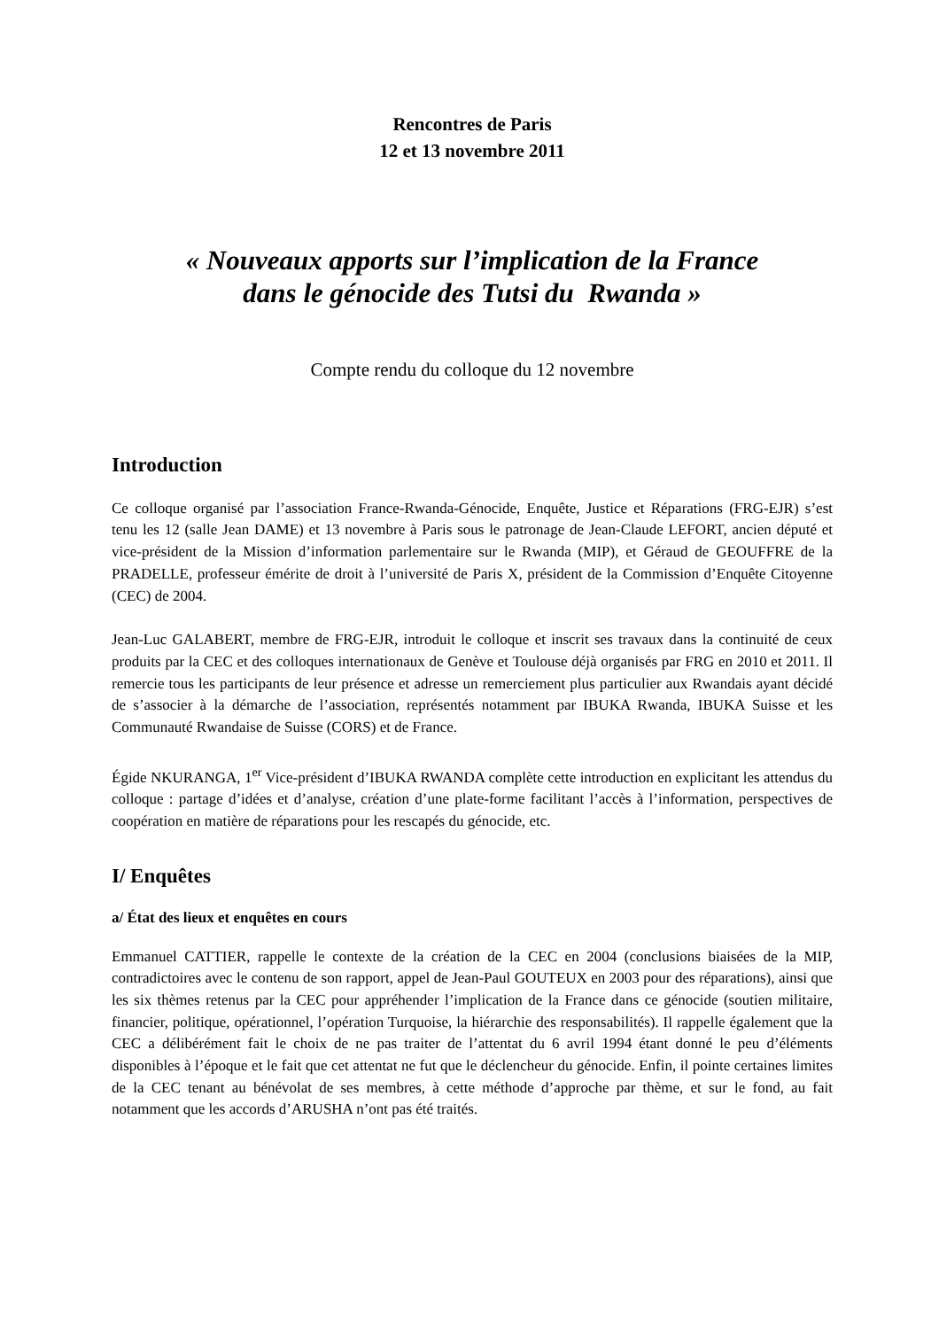Rencontres de Paris
12 et 13 novembre 2011
« Nouveaux apports sur l’implication de la France
dans le génocide des Tutsi du Rwanda »
Compte rendu du colloque du 12 novembre
Introduction
Ce colloque organisé par l’association France-Rwanda-Génocide, Enquête, Justice et Réparations (FRG-EJR) s’est tenu les 12 (salle Jean DAME) et 13 novembre à Paris sous le patronage de Jean-Claude LEFORT, ancien député et vice-président de la Mission d’information parlementaire sur le Rwanda (MIP), et Géraud de GEOUFFRE de la PRADELLE, professeur émérite de droit à l’université de Paris X, président de la Commission d’Enquête Citoyenne (CEC) de 2004.
Jean-Luc GALABERT, membre de FRG-EJR, introduit le colloque et inscrit ses travaux dans la continuité de ceux produits par la CEC et des colloques internationaux de Genève et Toulouse déjà organisés par FRG en 2010 et 2011. Il remercie tous les participants de leur présence et adresse un remerciement plus particulier aux Rwandais ayant décidé de s’associer à la démarche de l’association, représentés notamment par IBUKA Rwanda, IBUKA Suisse et les Communauté Rwandaise de Suisse (CORS) et de France.
Égide NKURANGA, 1<sup>er</sup> Vice-président d’IBUKA RWANDA complète cette introduction en explicitant les attendus du colloque : partage d’idées et d’analyse, création d’une plate-forme facilitant l’accès à l’information, perspectives de coopération en matière de réparations pour les rescapés du génocide, etc.
I/ Enquêtes
a/ État des lieux et enquêtes en cours
Emmanuel CATTIER, rappelle le contexte de la création de la CEC en 2004 (conclusions biaisées de la MIP, contradictoires avec le contenu de son rapport, appel de Jean-Paul GOUTEUX en 2003 pour des réparations), ainsi que les six thèmes retenus par la CEC pour appréhender l’implication de la France dans ce génocide (soutien militaire, financier, politique, opérationnel, l’opération Turquoise, la hiérarchie des responsabilités). Il rappelle également que la CEC a délibérément fait le choix de ne pas traiter de l’attentat du 6 avril 1994 étant donné le peu d’éléments disponibles à l’époque et le fait que cet attentat ne fut que le déclencheur du génocide. Enfin, il pointe certaines limites de la CEC tenant au bénévolat de ses membres, à cette méthode d’approche par thème, et sur le fond, au fait notamment que les accords d’ARUSHA n’ont pas été traités.